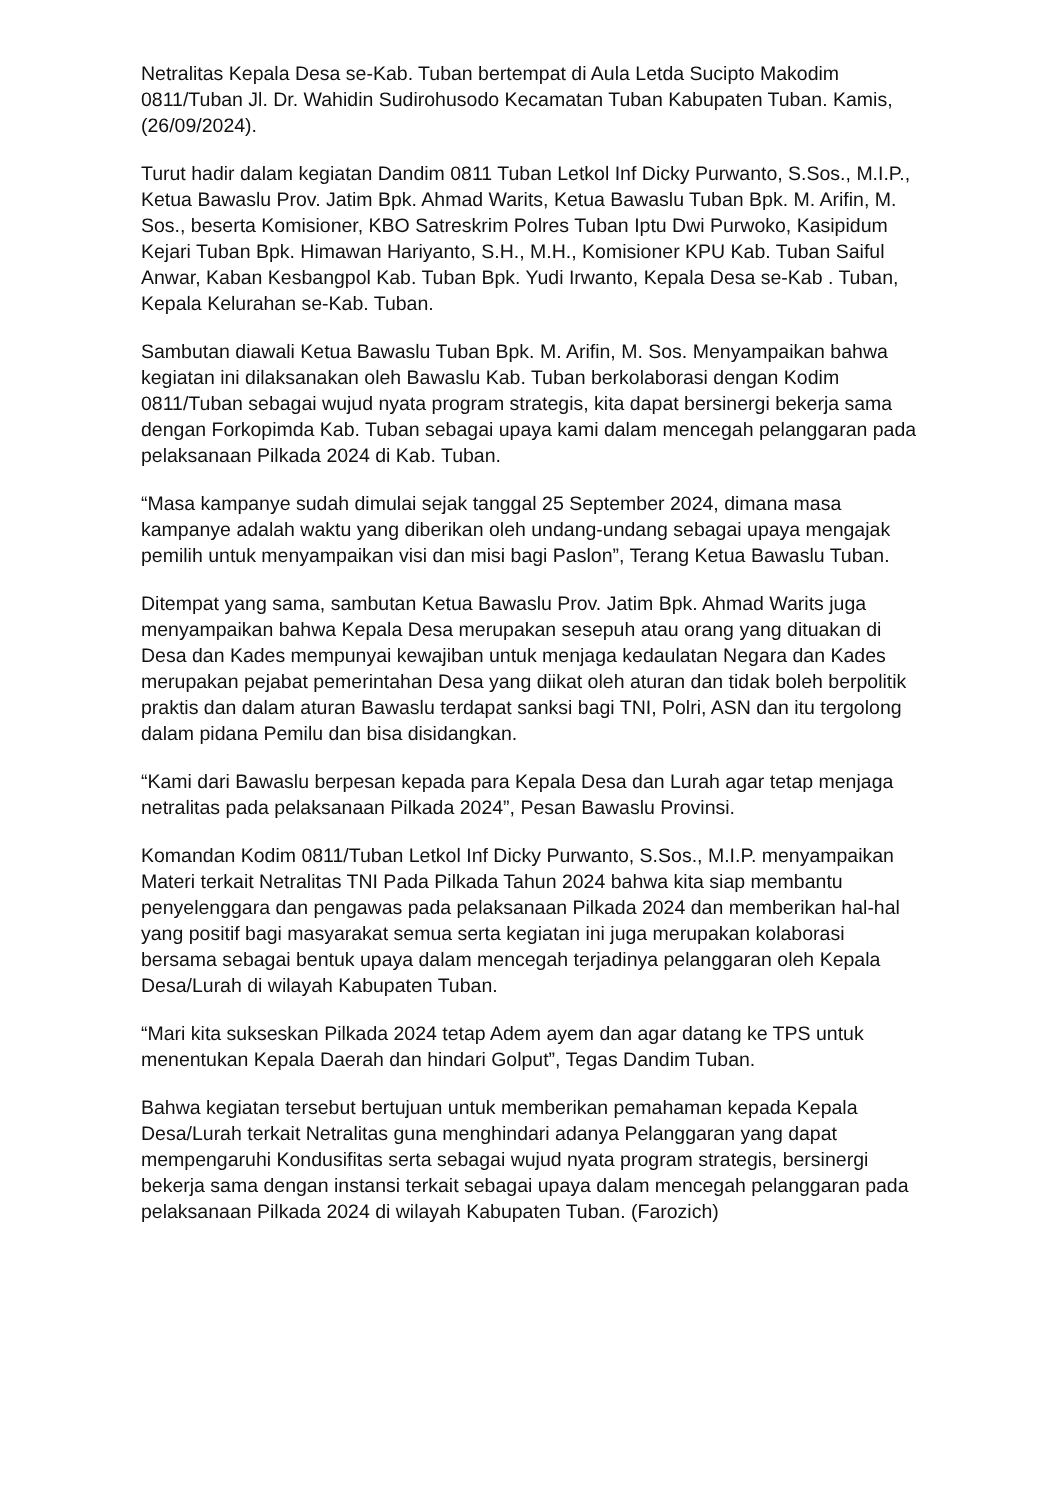Netralitas Kepala Desa se-Kab. Tuban bertempat di Aula Letda Sucipto Makodim 0811/Tuban Jl. Dr. Wahidin Sudirohusodo Kecamatan Tuban Kabupaten Tuban. Kamis, (26/09/2024).
Turut hadir dalam kegiatan Dandim 0811 Tuban Letkol Inf Dicky Purwanto, S.Sos., M.I.P., Ketua Bawaslu Prov. Jatim Bpk. Ahmad Warits, Ketua Bawaslu Tuban Bpk. M. Arifin, M. Sos., beserta Komisioner, KBO Satreskrim Polres Tuban Iptu Dwi Purwoko, Kasipidum Kejari Tuban Bpk. Himawan Hariyanto, S.H., M.H., Komisioner KPU Kab. Tuban Saiful Anwar, Kaban Kesbangpol Kab. Tuban Bpk. Yudi Irwanto, Kepala Desa se-Kab . Tuban, Kepala Kelurahan se-Kab. Tuban.
Sambutan diawali Ketua Bawaslu Tuban Bpk. M. Arifin, M. Sos. Menyampaikan bahwa kegiatan ini dilaksanakan oleh Bawaslu Kab. Tuban berkolaborasi dengan Kodim 0811/Tuban sebagai wujud nyata program strategis, kita dapat bersinergi bekerja sama dengan Forkopimda Kab. Tuban sebagai upaya kami dalam mencegah pelanggaran pada pelaksanaan Pilkada 2024 di Kab. Tuban.
“Masa kampanye sudah dimulai sejak tanggal 25 September 2024, dimana masa kampanye adalah waktu yang diberikan oleh undang-undang sebagai upaya mengajak pemilih untuk menyampaikan visi dan misi bagi Paslon”, Terang Ketua Bawaslu Tuban.
Ditempat yang sama, sambutan Ketua Bawaslu Prov. Jatim Bpk. Ahmad Warits juga menyampaikan bahwa Kepala Desa merupakan sesepuh atau orang yang dituakan di Desa dan Kades mempunyai kewajiban untuk menjaga kedaulatan Negara dan Kades merupakan pejabat pemerintahan Desa yang diikat oleh aturan dan tidak boleh berpolitik praktis dan dalam aturan Bawaslu terdapat sanksi bagi TNI, Polri, ASN dan itu tergolong dalam pidana Pemilu dan bisa disidangkan.
“Kami dari Bawaslu berpesan kepada para Kepala Desa dan Lurah agar tetap menjaga netralitas pada pelaksanaan Pilkada 2024”, Pesan Bawaslu Provinsi.
Komandan Kodim 0811/Tuban Letkol Inf Dicky Purwanto, S.Sos., M.I.P. menyampaikan Materi terkait Netralitas TNI Pada Pilkada Tahun 2024 bahwa kita siap membantu penyelenggara dan pengawas pada pelaksanaan Pilkada 2024 dan memberikan hal-hal yang positif bagi masyarakat semua serta kegiatan ini juga merupakan kolaborasi bersama sebagai bentuk upaya dalam mencegah terjadinya pelanggaran oleh Kepala Desa/Lurah di wilayah Kabupaten Tuban.
“Mari kita sukseskan Pilkada 2024 tetap Adem ayem dan agar datang ke TPS untuk menentukan Kepala Daerah dan hindari Golput”, Tegas Dandim Tuban.
Bahwa kegiatan tersebut bertujuan untuk memberikan pemahaman kepada Kepala Desa/Lurah terkait Netralitas guna menghindari adanya Pelanggaran yang dapat mempengaruhi Kondusifitas serta sebagai wujud nyata program strategis, bersinergi bekerja sama dengan instansi terkait sebagai upaya dalam mencegah pelanggaran pada pelaksanaan Pilkada 2024 di wilayah Kabupaten Tuban. (Farozich)